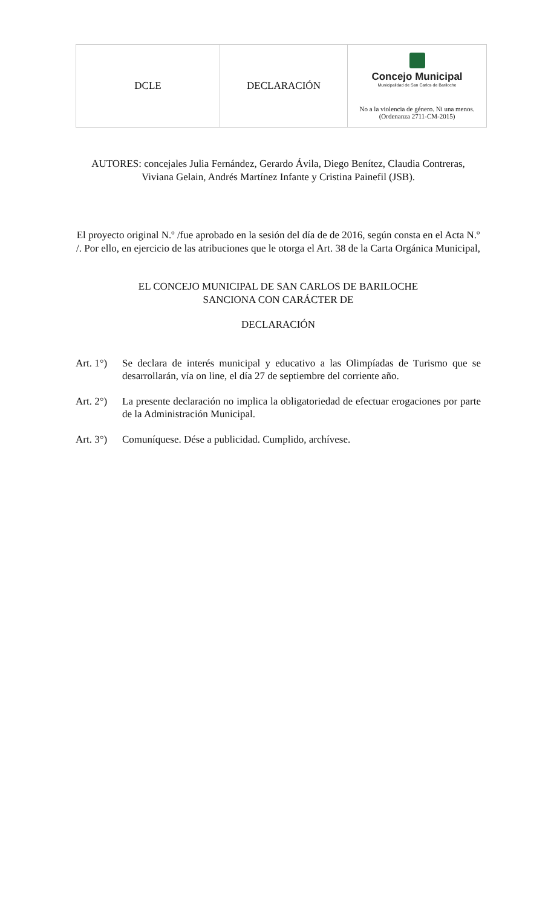| DCLE | DECLARACIÓN | Concejo Municipal Municipalidad de San Carlos de Bariloche No a la violencia de género. Ni una menos. (Ordenanza 2711-CM-2015) |
AUTORES: concejales Julia Fernández, Gerardo Ávila, Diego Benítez, Claudia Contreras, Viviana Gelain, Andrés Martínez Infante y Cristina Painefil (JSB).
El proyecto original N.º /fue aprobado en la sesión del día de de 2016, según consta en el Acta N.º /. Por ello, en ejercicio de las atribuciones que le otorga el Art. 38 de la Carta Orgánica Municipal,
EL CONCEJO MUNICIPAL DE SAN CARLOS DE BARILOCHE
SANCIONA CON CARÁCTER DE
DECLARACIÓN
Art. 1°) Se declara de interés municipal y educativo a las Olimpíadas de Turismo que se desarrollarán, vía on line, el día 27 de septiembre del corriente año.
Art. 2°) La presente declaración no implica la obligatoriedad de efectuar erogaciones por parte de la Administración Municipal.
Art. 3°) Comuníquese. Dése a publicidad. Cumplido, archívese.